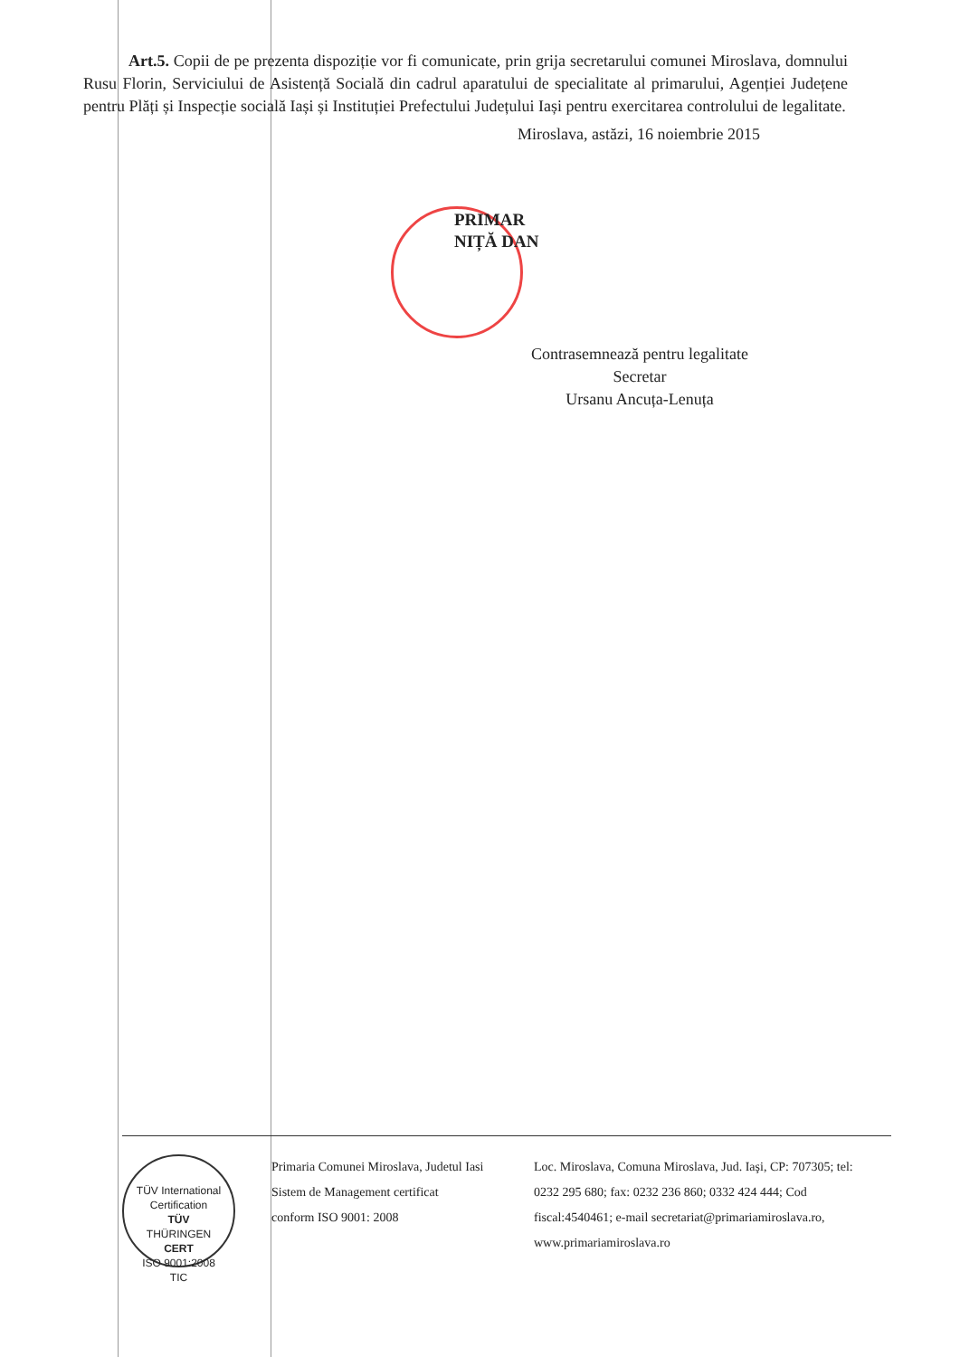Art.5. Copii de pe prezenta dispoziție vor fi comunicate, prin grija secretarului comunei Miroslava, domnului Rusu Florin, Serviciului de Asistență Socială din cadrul aparatului de specialitate al primarului, Agenției Județene pentru Plăți și Inspecție socială Iași și Instituției Prefectului Județului Iași pentru exercitarea controlului de legalitate.
Miroslava, astăzi, 16 noiembrie 2015
PRIMAR
NIȚĂ DAN
Contrasemnează pentru legalitate
Secretar
Ursanu Ancuța-Lenuța
TÜV International Certification
TÜV
THÜRINGEN
CERT
ISO 9001:2008
TIC
Primaria Comunei Miroslava, Judetul Iasi
Sistem de Management certificat
conform ISO 9001: 2008
Loc. Miroslava, Comuna Miroslava, Jud. Iaşi, CP: 707305; tel: 0232 295 680; fax: 0232 236 860; 0332 424 444; Cod fiscal:4540461; e-mail secretariat@primariamiroslava.ro, www.primariamiroslava.ro